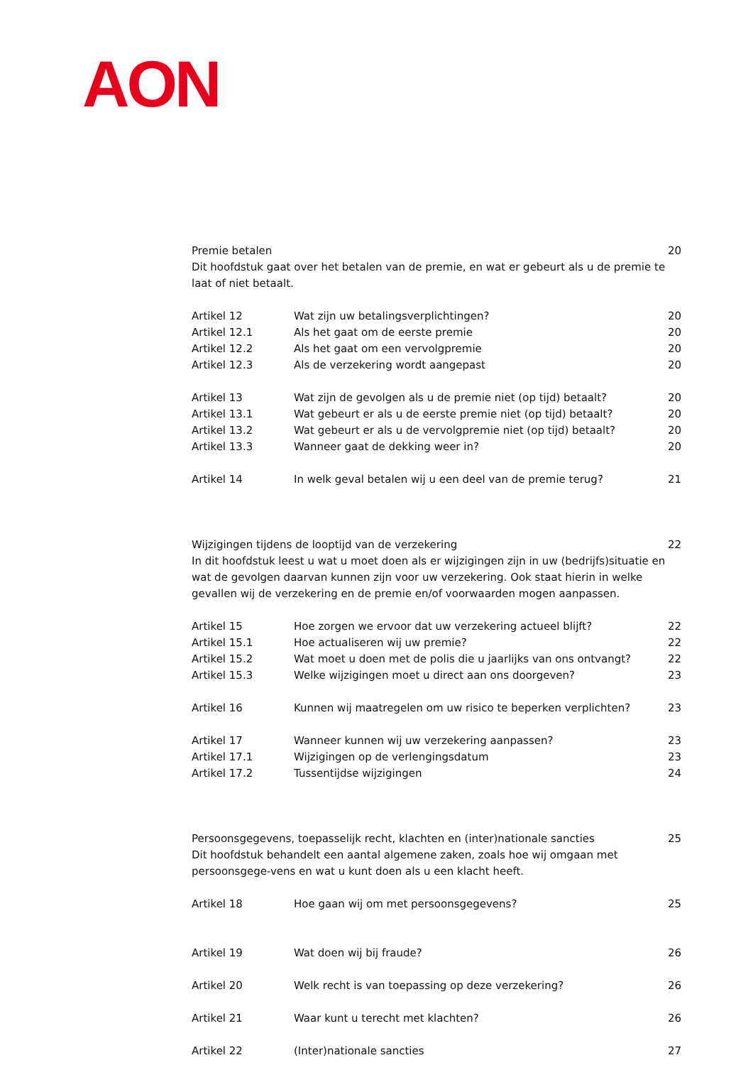AON
Premie betalen 20
Dit hoofdstuk gaat over het betalen van de premie, en wat er gebeurt als u de premie te
laat of niet betaalt.
| Artikel 12 | Wat zijn uw betalingsverplichtingen? | 20 |
| Artikel 12.1 | Als het gaat om de eerste premie | 20 |
| Artikel 12.2 | Als het gaat om een vervolgpremie | 20 |
| Artikel 12.3 | Als de verzekering wordt aangepast | 20 |
| Artikel 13 | Wat zijn de gevolgen als u de premie niet (op tijd) betaalt? | 20 |
| Artikel 13.1 | Wat gebeurt er als u de eerste premie niet (op tijd) betaalt? | 20 |
| Artikel 13.2 | Wat gebeurt er als u de vervolgpremie niet (op tijd) betaalt? | 20 |
| Artikel 13.3 | Wanneer gaat de dekking weer in? | 20 |
| Artikel 14 | In welk geval betalen wij u een deel van de premie terug? | 21 |
Wijzigingen tijdens de looptijd van de verzekering 22
In dit hoofdstuk leest u wat u moet doen als er wijzigingen zijn in uw (bedrijfs)situatie en wat de gevolgen daarvan kunnen zijn voor uw verzekering. Ook staat hierin in welke gevallen wij de verzekering en de premie en/of voorwaarden mogen aanpassen.
| Artikel 15 | Hoe zorgen we ervoor dat uw verzekering actueel blijft? | 22 |
| Artikel 15.1 | Hoe actualiseren wij uw premie? | 22 |
| Artikel 15.2 | Wat moet u doen met de polis die u jaarlijks van ons ontvangt? | 22 |
| Artikel 15.3 | Welke wijzigingen moet u direct aan ons doorgeven? | 23 |
| Artikel 16 | Kunnen wij maatregelen om uw risico te beperken verplichten? | 23 |
| Artikel 17 | Wanneer kunnen wij uw verzekering aanpassen? | 23 |
| Artikel 17.1 | Wijzigingen op de verlengingsdatum | 23 |
| Artikel 17.2 | Tussentijdse wijzigingen | 24 |
Persoonsgegevens, toepasselijk recht, klachten en (inter)nationale sancties 25
Dit hoofdstuk behandelt een aantal algemene zaken, zoals hoe wij omgaan met persoonsgege-vens en wat u kunt doen als u een klacht heeft.
| Artikel 18 | Hoe gaan wij om met persoonsgegevens? | 25 |
| Artikel 19 | Wat doen wij bij fraude? | 26 |
| Artikel 20 | Welk recht is van toepassing op deze verzekering? | 26 |
| Artikel 21 | Waar kunt u terecht met klachten? | 26 |
| Artikel 22 | (Inter)nationale sancties | 27 |